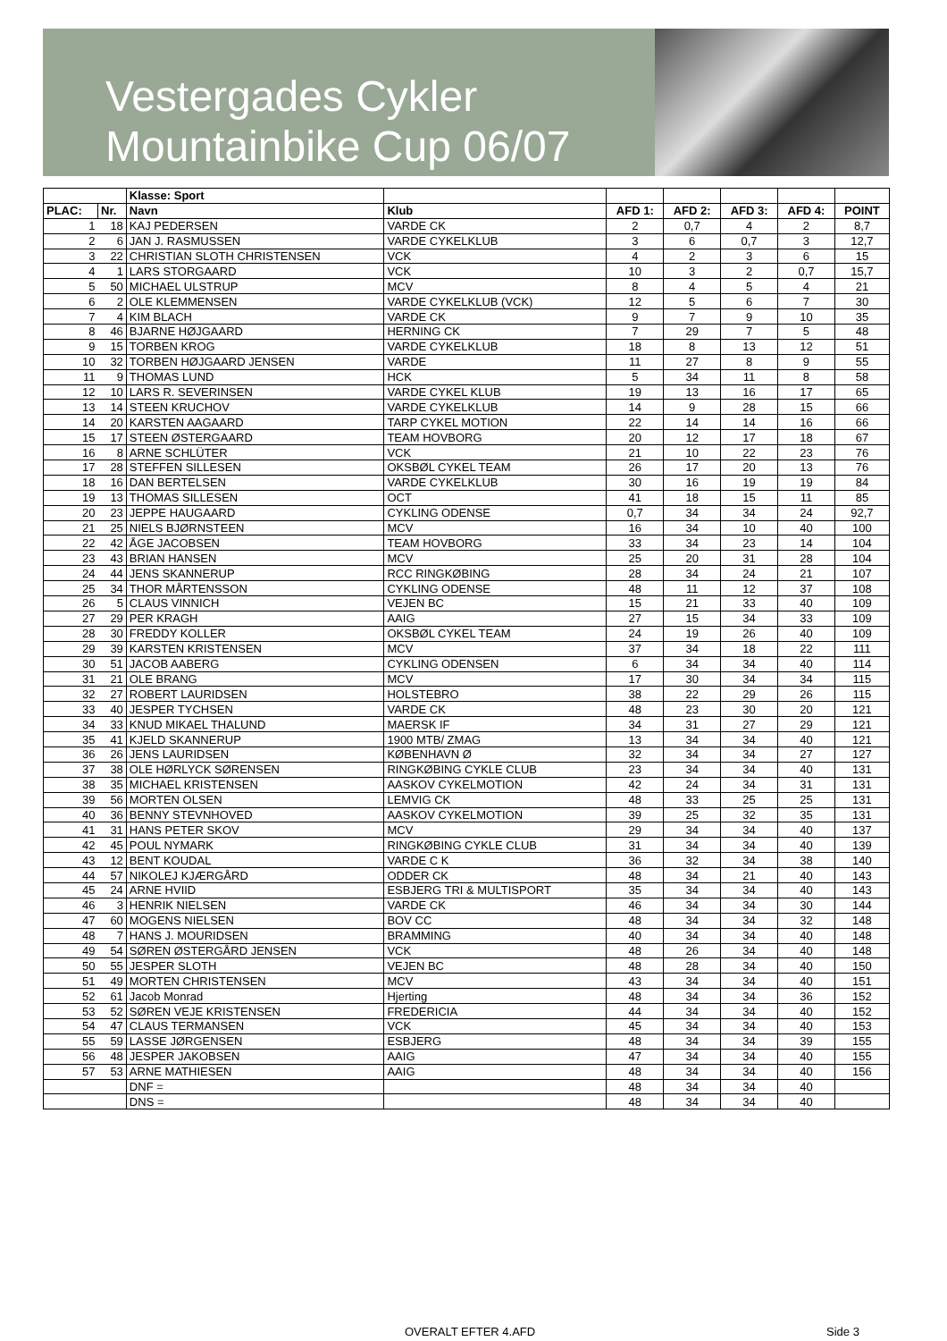Vestergades Cykler
Mountainbike Cup 06/07
| | | Klasse: Sport | | | | | | |
| PLAC: | Nr. | Navn | Klub | AFD 1: | AFD 2: | AFD 3: | AFD 4: | POINT |
| 1 | 18 | KAJ PEDERSEN | VARDE CK | 2 | 0,7 | 4 | 2 | 8,7 |
| 2 | 6 | JAN J. RASMUSSEN | VARDE CYKELKLUB | 3 | 6 | 0,7 | 3 | 12,7 |
| 3 | 22 | CHRISTIAN SLOTH CHRISTENSEN | VCK | 4 | 2 | 3 | 6 | 15 |
| 4 | 1 | LARS STORGAARD | VCK | 10 | 3 | 2 | 0,7 | 15,7 |
| 5 | 50 | MICHAEL ULSTRUP | MCV | 8 | 4 | 5 | 4 | 21 |
| 6 | 2 | OLE KLEMMENSEN | VARDE CYKELKLUB (VCK) | 12 | 5 | 6 | 7 | 30 |
| 7 | 4 | KIM BLACH | VARDE CK | 9 | 7 | 9 | 10 | 35 |
| 8 | 46 | BJARNE HØJGAARD | HERNING CK | 7 | 29 | 7 | 5 | 48 |
| 9 | 15 | TORBEN KROG | VARDE CYKELKLUB | 18 | 8 | 13 | 12 | 51 |
| 10 | 32 | TORBEN HØJGAARD JENSEN | VARDE | 11 | 27 | 8 | 9 | 55 |
| 11 | 9 | THOMAS LUND | HCK | 5 | 34 | 11 | 8 | 58 |
| 12 | 10 | LARS R. SEVERINSEN | VARDE CYKEL KLUB | 19 | 13 | 16 | 17 | 65 |
| 13 | 14 | STEEN KRUCHOV | VARDE CYKELKLUB | 14 | 9 | 28 | 15 | 66 |
| 14 | 20 | KARSTEN AAGAARD | TARP CYKEL MOTION | 22 | 14 | 14 | 16 | 66 |
| 15 | 17 | STEEN ØSTERGAARD | TEAM HOVBORG | 20 | 12 | 17 | 18 | 67 |
| 16 | 8 | ARNE SCHLÜTER | VCK | 21 | 10 | 22 | 23 | 76 |
| 17 | 28 | STEFFEN SILLESEN | OKSBØL CYKEL TEAM | 26 | 17 | 20 | 13 | 76 |
| 18 | 16 | DAN BERTELSEN | VARDE CYKELKLUB | 30 | 16 | 19 | 19 | 84 |
| 19 | 13 | THOMAS SILLESEN | OCT | 41 | 18 | 15 | 11 | 85 |
| 20 | 23 | JEPPE HAUGAARD | CYKLING ODENSE | 0,7 | 34 | 34 | 24 | 92,7 |
| 21 | 25 | NIELS BJØRNSTEEN | MCV | 16 | 34 | 10 | 40 | 100 |
| 22 | 42 | ÅGE JACOBSEN | TEAM HOVBORG | 33 | 34 | 23 | 14 | 104 |
| 23 | 43 | BRIAN HANSEN | MCV | 25 | 20 | 31 | 28 | 104 |
| 24 | 44 | JENS SKANNERUP | RCC RINGKØBING | 28 | 34 | 24 | 21 | 107 |
| 25 | 34 | THOR MÅRTENSSON | CYKLING ODENSE | 48 | 11 | 12 | 37 | 108 |
| 26 | 5 | CLAUS VINNICH | VEJEN BC | 15 | 21 | 33 | 40 | 109 |
| 27 | 29 | PER KRAGH | AAIG | 27 | 15 | 34 | 33 | 109 |
| 28 | 30 | FREDDY KOLLER | OKSBØL CYKEL TEAM | 24 | 19 | 26 | 40 | 109 |
| 29 | 39 | KARSTEN KRISTENSEN | MCV | 37 | 34 | 18 | 22 | 111 |
| 30 | 51 | JACOB AABERG | CYKLING ODENSEN | 6 | 34 | 34 | 40 | 114 |
| 31 | 21 | OLE BRANG | MCV | 17 | 30 | 34 | 34 | 115 |
| 32 | 27 | ROBERT LAURIDSEN | HOLSTEBRO | 38 | 22 | 29 | 26 | 115 |
| 33 | 40 | JESPER TYCHSEN | VARDE CK | 48 | 23 | 30 | 20 | 121 |
| 34 | 33 | KNUD MIKAEL THALUND | MAERSK IF | 34 | 31 | 27 | 29 | 121 |
| 35 | 41 | KJELD SKANNERUP | 1900 MTB/ ZMAG | 13 | 34 | 34 | 40 | 121 |
| 36 | 26 | JENS LAURIDSEN | KØBENHAVN Ø | 32 | 34 | 34 | 27 | 127 |
| 37 | 38 | OLE HØRLYCK SØRENSEN | RINGKØBING CYKLE CLUB | 23 | 34 | 34 | 40 | 131 |
| 38 | 35 | MICHAEL KRISTENSEN | AASKOV CYKELMOTION | 42 | 24 | 34 | 31 | 131 |
| 39 | 56 | MORTEN OLSEN | LEMVIG CK | 48 | 33 | 25 | 25 | 131 |
| 40 | 36 | BENNY STEVNHOVED | AASKOV CYKELMOTION | 39 | 25 | 32 | 35 | 131 |
| 41 | 31 | HANS PETER SKOV | MCV | 29 | 34 | 34 | 40 | 137 |
| 42 | 45 | POUL NYMARK | RINGKØBING CYKLE CLUB | 31 | 34 | 34 | 40 | 139 |
| 43 | 12 | BENT KOUDAL | VARDE C K | 36 | 32 | 34 | 38 | 140 |
| 44 | 57 | NIKOLEJ KJÆRGÅRD | ODDER CK | 48 | 34 | 21 | 40 | 143 |
| 45 | 24 | ARNE HVIID | ESBJERG TRI & MULTISPORT | 35 | 34 | 34 | 40 | 143 |
| 46 | 3 | HENRIK NIELSEN | VARDE CK | 46 | 34 | 34 | 30 | 144 |
| 47 | 60 | MOGENS NIELSEN | BOV CC | 48 | 34 | 34 | 32 | 148 |
| 48 | 7 | HANS J. MOURIDSEN | BRAMMING | 40 | 34 | 34 | 40 | 148 |
| 49 | 54 | SØREN ØSTERGÅRD JENSEN | VCK | 48 | 26 | 34 | 40 | 148 |
| 50 | 55 | JESPER SLOTH | VEJEN BC | 48 | 28 | 34 | 40 | 150 |
| 51 | 49 | MORTEN CHRISTENSEN | MCV | 43 | 34 | 34 | 40 | 151 |
| 52 | 61 | Jacob Monrad | Hjerting | 48 | 34 | 34 | 36 | 152 |
| 53 | 52 | SØREN VEJE KRISTENSEN | FREDERICIA | 44 | 34 | 34 | 40 | 152 |
| 54 | 47 | CLAUS TERMANSEN | VCK | 45 | 34 | 34 | 40 | 153 |
| 55 | 59 | LASSE JØRGENSEN | ESBJERG | 48 | 34 | 34 | 39 | 155 |
| 56 | 48 | JESPER JAKOBSEN | AAIG | 47 | 34 | 34 | 40 | 155 |
| 57 | 53 | ARNE MATHIESEN | AAIG | 48 | 34 | 34 | 40 | 156 |
| | | DNF = | | 48 | 34 | 34 | 40 | |
| | | DNS = | | 48 | 34 | 34 | 40 | |
OVERALT EFTER 4.AFD Side 3